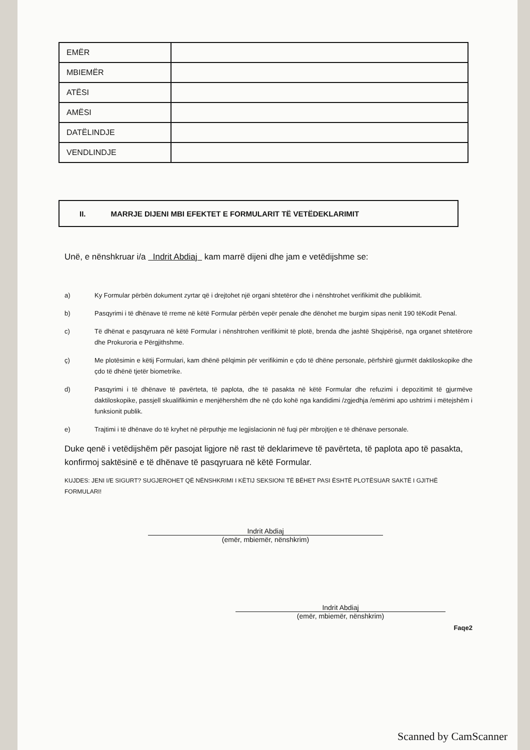| EMËR | |
| MBIEMËR | |
| ATËSI | |
| AMËSI | |
| DATËLINDJE | |
| VENDLINDJE | |
II. MARRJE DIJENI MBI EFEKTET E FORMULARIT TË VETËDEKLARIMIT
Unë, e nënshkruar i/a Indrit Abdiaj kam marrë dijeni dhe jam e vetëdijshme se:
a) Ky Formular përbën dokument zyrtar që i drejtohet një organi shtetëror dhe i nënshtrohet verifikimit dhe publikimit.
b) Pasqyrimi i të dhënave të rreme në këtë Formular përbën vepër penale dhe dënohet me burgim sipas nenit 190 tëKodit Penal.
c) Të dhënat e pasqyruara në këtë Formular i nënshtrohen verifikimit të plotë, brenda dhe jashtë Shqipërisë, nga organet shtetërore dhe Prokuroria e Përgjithshme.
ç) Me plotësimin e këtij Formulari, kam dhënë pëlqimin për verifikimin e çdo të dhëne personale, përfshirë gjurmët daktiloskopike dhe çdo të dhënë tjetër biometrike.
d) Pasqyrimi i të dhënave të pavërteta, të paplota, dhe të pasakta në këtë Formular dhe refuzimi i depozitimit të gjurmëve daktiloskopike, passjell skualifikimin e menjëhershëm dhe në çdo kohë nga kandidimi /zgjedhja /emërimi apo ushtrimi i mëtejshëm i funksionit publik.
e) Trajtimi i të dhënave do të kryhet në përputhje me legjislacionin në fuqi për mbrojtjen e të dhënave personale.
Duke qenë i vetëdijshëm për pasojat ligjore në rast të deklarimeve të pavërteta, të paplota apo të pasakta, konfirmoj saktësinë e të dhënave të pasqyruara në këtë Formular.
KUJDES: JENI I/E SIGURT? SUGJEROHET QË NËNSHKRIMI I KËTIJ SEKSIONI TË BËHET PASI ËSHTË PLOTËSUAR SAKTË I GJITHË FORMULARI!
Indrit Abdiaj
(emër, mbiemër, nënshkrim)
Indrit Abdiaj
(emër, mbiemër, nënshkrim)
Faqe2
Scanned by CamScanner